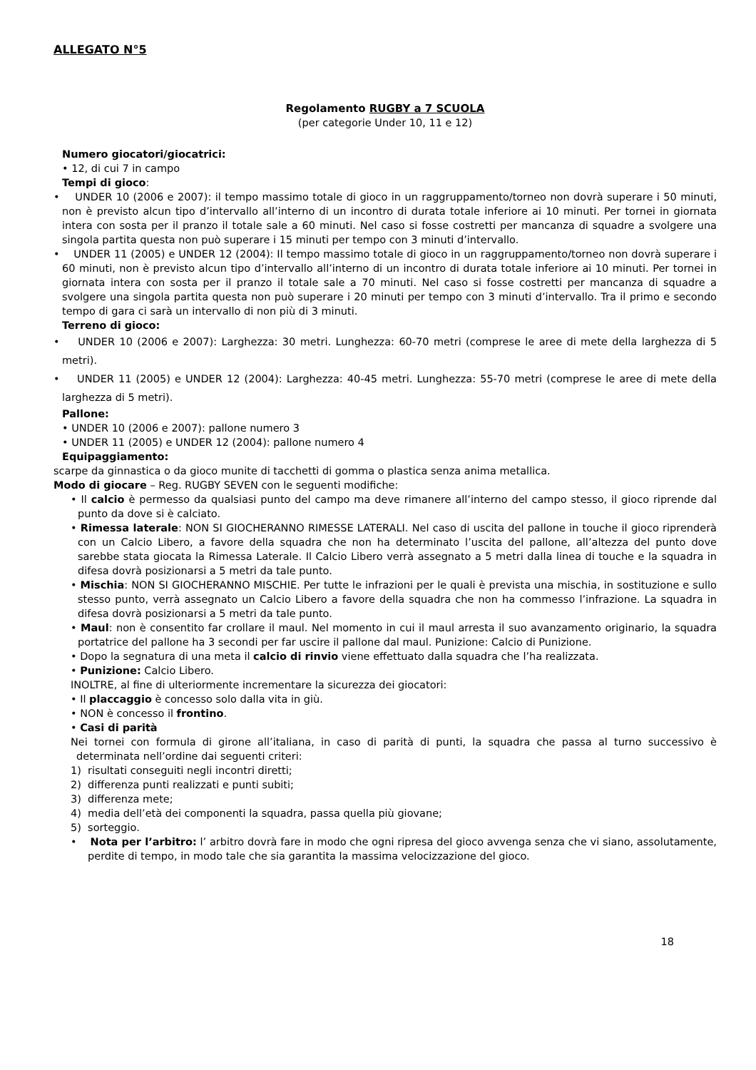ALLEGATO N°5
Regolamento RUGBY a 7 SCUOLA
(per categorie Under 10, 11 e 12)
Numero giocatori/giocatrici:
• 12, di cui 7 in campo
Tempi di gioco:
• UNDER 10 (2006 e 2007): il tempo massimo totale di gioco in un raggruppamento/torneo non dovrà superare i 50 minuti, non è previsto alcun tipo d’intervallo all’interno di un incontro di durata totale inferiore ai 10 minuti. Per tornei in giornata intera con sosta per il pranzo il totale sale a 60 minuti. Nel caso si fosse costretti per mancanza di squadre a svolgere una singola partita questa non può superare i 15 minuti per tempo con 3 minuti d’intervallo.
• UNDER 11 (2005) e UNDER 12 (2004): Il tempo massimo totale di gioco in un raggruppamento/torneo non dovrà superare i 60 minuti, non è previsto alcun tipo d’intervallo all’interno di un incontro di durata totale inferiore ai 10 minuti. Per tornei in giornata intera con sosta per il pranzo il totale sale a 70 minuti. Nel caso si fosse costretti per mancanza di squadre a svolgere una singola partita questa non può superare i 20 minuti per tempo con 3 minuti d’intervallo. Tra il primo e secondo tempo di gara ci sarà un intervallo di non più di 3 minuti.
Terreno di gioco:
• UNDER 10 (2006 e 2007): Larghezza: 30 metri. Lunghezza: 60-70 metri (comprese le aree di mete della larghezza di 5 metri).
• UNDER 11 (2005) e UNDER 12 (2004): Larghezza: 40-45 metri. Lunghezza: 55-70 metri (comprese le aree di mete della larghezza di 5 metri).
Pallone:
• UNDER 10 (2006 e 2007): pallone numero 3
• UNDER 11 (2005) e UNDER 12 (2004): pallone numero 4
Equipaggiamento:
scarpe da ginnastica o da gioco munite di tacchetti di gomma o plastica senza anima metallica.
Modo di giocare – Reg. RUGBY SEVEN con le seguenti modifiche:
• Il calcio è permesso da qualsiasi punto del campo ma deve rimanere all’interno del campo stesso, il gioco riprende dal punto da dove si è calciato.
• Rimessa laterale: NON SI GIOCHERANNO RIMESSE LATERALI. Nel caso di uscita del pallone in touche il gioco riprenderà con un Calcio Libero, a favore della squadra che non ha determinato l’uscita del pallone, all’altezza del punto dove sarebbe stata giocata la Rimessa Laterale. Il Calcio Libero verrà assegnato a 5 metri dalla linea di touche e la squadra in difesa dovrà posizionarsi a 5 metri da tale punto.
• Mischia: NON SI GIOCHERANNO MISCHIE. Per tutte le infrazioni per le quali è prevista una mischia, in sostituzione e sullo stesso punto, verrà assegnato un Calcio Libero a favore della squadra che non ha commesso l’infrazione. La squadra in difesa dovrà posizionarsi a 5 metri da tale punto.
• Maul: non è consentito far crollare il maul. Nel momento in cui il maul arresta il suo avanzamento originario, la squadra portatrice del pallone ha 3 secondi per far uscire il pallone dal maul. Punizione: Calcio di Punizione.
• Dopo la segnatura di una meta il calcio di rinvio viene effettuato dalla squadra che l’ha realizzata.
• Punizione: Calcio Libero.
INOLTRE, al fine di ulteriormente incrementare la sicurezza dei giocatori:
• Il placcaggio è concesso solo dalla vita in giù.
• NON è concesso il frontino.
• Casi di parità
Nei tornei con formula di girone all’italiana, in caso di parità di punti, la squadra che passa al turno successivo è determinata nell’ordine dai seguenti criteri:
1) risultati conseguiti negli incontri diretti;
2) differenza punti realizzati e punti subiti;
3) differenza mete;
4) media dell’età dei componenti la squadra, passa quella più giovane;
5) sorteggio.
• Nota per l’arbitro: l’ arbitro dovrà fare in modo che ogni ripresa del gioco avvenga senza che vi siano, assolutamente, perdite di tempo, in modo tale che sia garantita la massima velocizzazione del gioco.
18